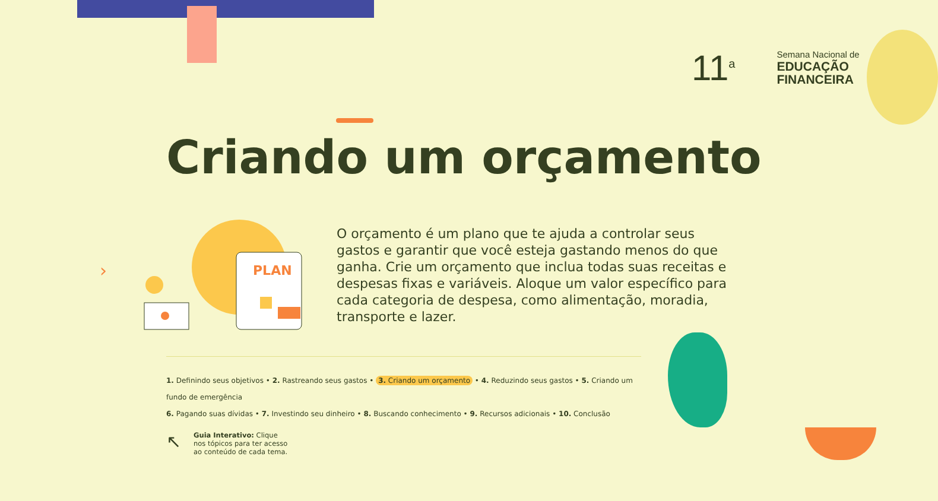PLAN
›
11<sup>a</sup>
Semana Nacional de
EDUCAÇÃO
FINANCEIRA
Criando um orçamento
O orçamento é um plano que te ajuda a controlar seus gastos e garantir que você esteja gastando menos do que ganha. Crie um orçamento que inclua todas suas receitas e despesas fixas e variáveis. Aloque um valor específico para cada categoria de despesa, como alimentação, moradia, transporte e lazer.
1. Definindo seus objetivos • 2. Rastreando seus gastos • 3. Criando um orçamento • 4. Reduzindo seus gastos • 5. Criando um fundo de emergência
6. Pagando suas dívidas • 7. Investindo seu dinheiro • 8. Buscando conhecimento • 9. Recursos adicionais • 10. Conclusão
↖
Guia Interativo: Clique
nos tópicos para ter acesso
ao conteúdo de cada tema.